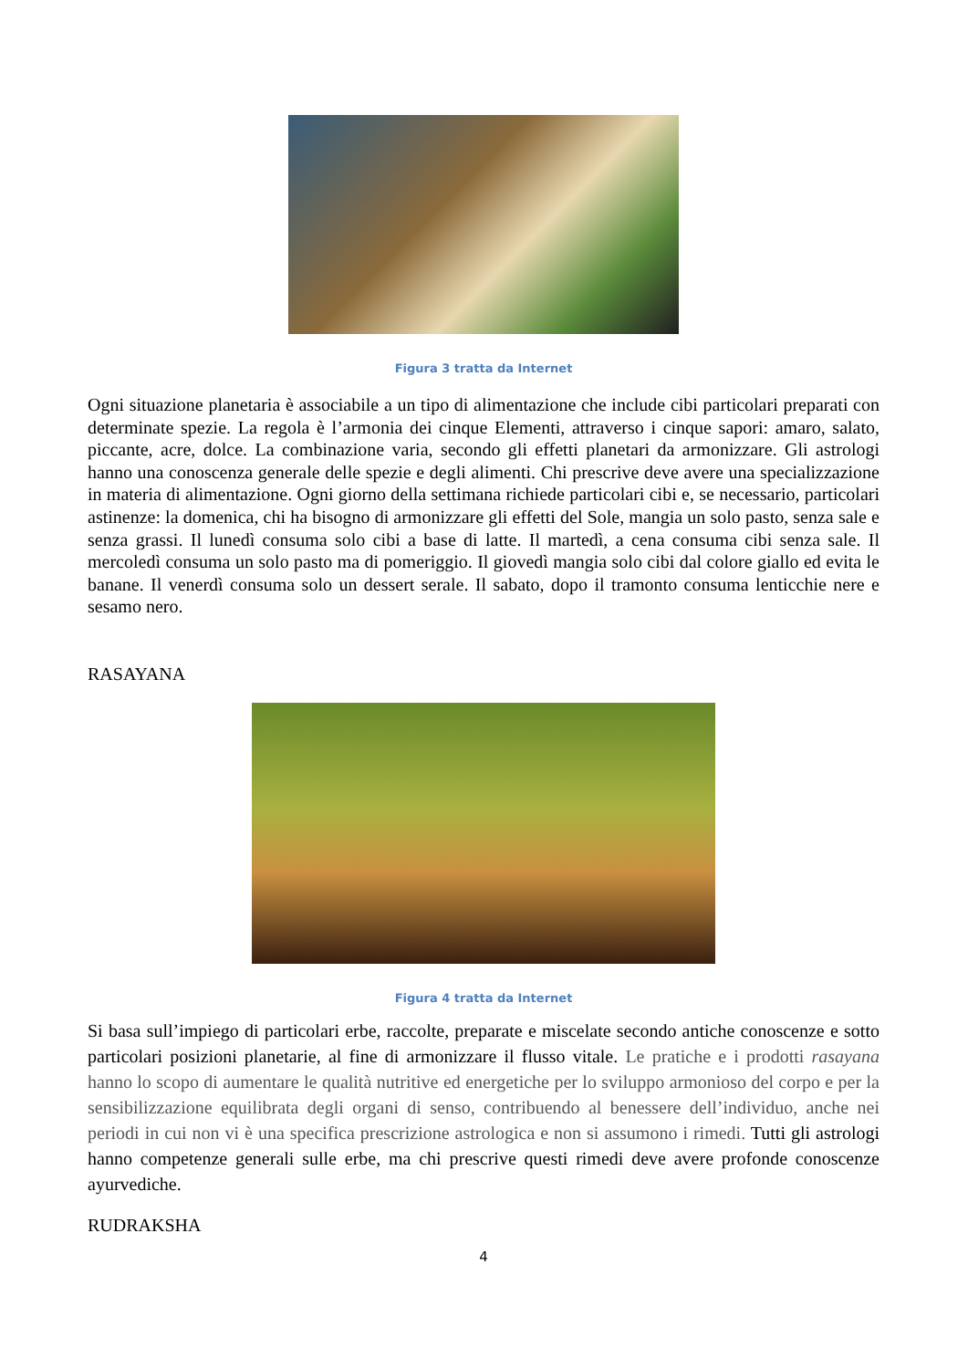Figura 3 tratta da Internet
Ogni situazione planetaria è associabile a un tipo di alimentazione che include cibi particolari preparati con determinate spezie. La regola è l’armonia dei cinque Elementi, attraverso i cinque sapori: amaro, salato, piccante, acre, dolce. La combinazione varia, secondo gli effetti planetari da armonizzare. Gli astrologi hanno una conoscenza generale delle spezie e degli alimenti. Chi prescrive deve avere una specializzazione in materia di alimentazione. Ogni giorno della settimana richiede particolari cibi e, se necessario, particolari astinenze: la domenica, chi ha bisogno di armonizzare gli effetti del Sole, mangia un solo pasto, senza sale e senza grassi. Il lunedì consuma solo cibi a base di latte. Il martedì, a cena consuma cibi senza sale. Il mercoledì consuma un solo pasto ma di pomeriggio. Il giovedì mangia solo cibi dal colore giallo ed evita le banane. Il venerdì consuma solo un dessert serale. Il sabato, dopo il tramonto consuma lenticchie nere e sesamo nero.
RASAYANA
Figura 4 tratta da Internet
Si basa sull’impiego di particolari erbe, raccolte, preparate e miscelate secondo antiche conoscenze e sotto particolari posizioni planetarie, al fine di armonizzare il flusso vitale. Le pratiche e i prodotti rasayana hanno lo scopo di aumentare le qualità nutritive ed energetiche per lo sviluppo armonioso del corpo e per la sensibilizzazione equilibrata degli organi di senso, contribuendo al benessere dell’individuo, anche nei periodi in cui non vi è una specifica prescrizione astrologica e non si assumono i rimedi. Tutti gli astrologi hanno competenze generali sulle erbe, ma chi prescrive questi rimedi deve avere profonde conoscenze ayurvediche.
RUDRAKSHA
4